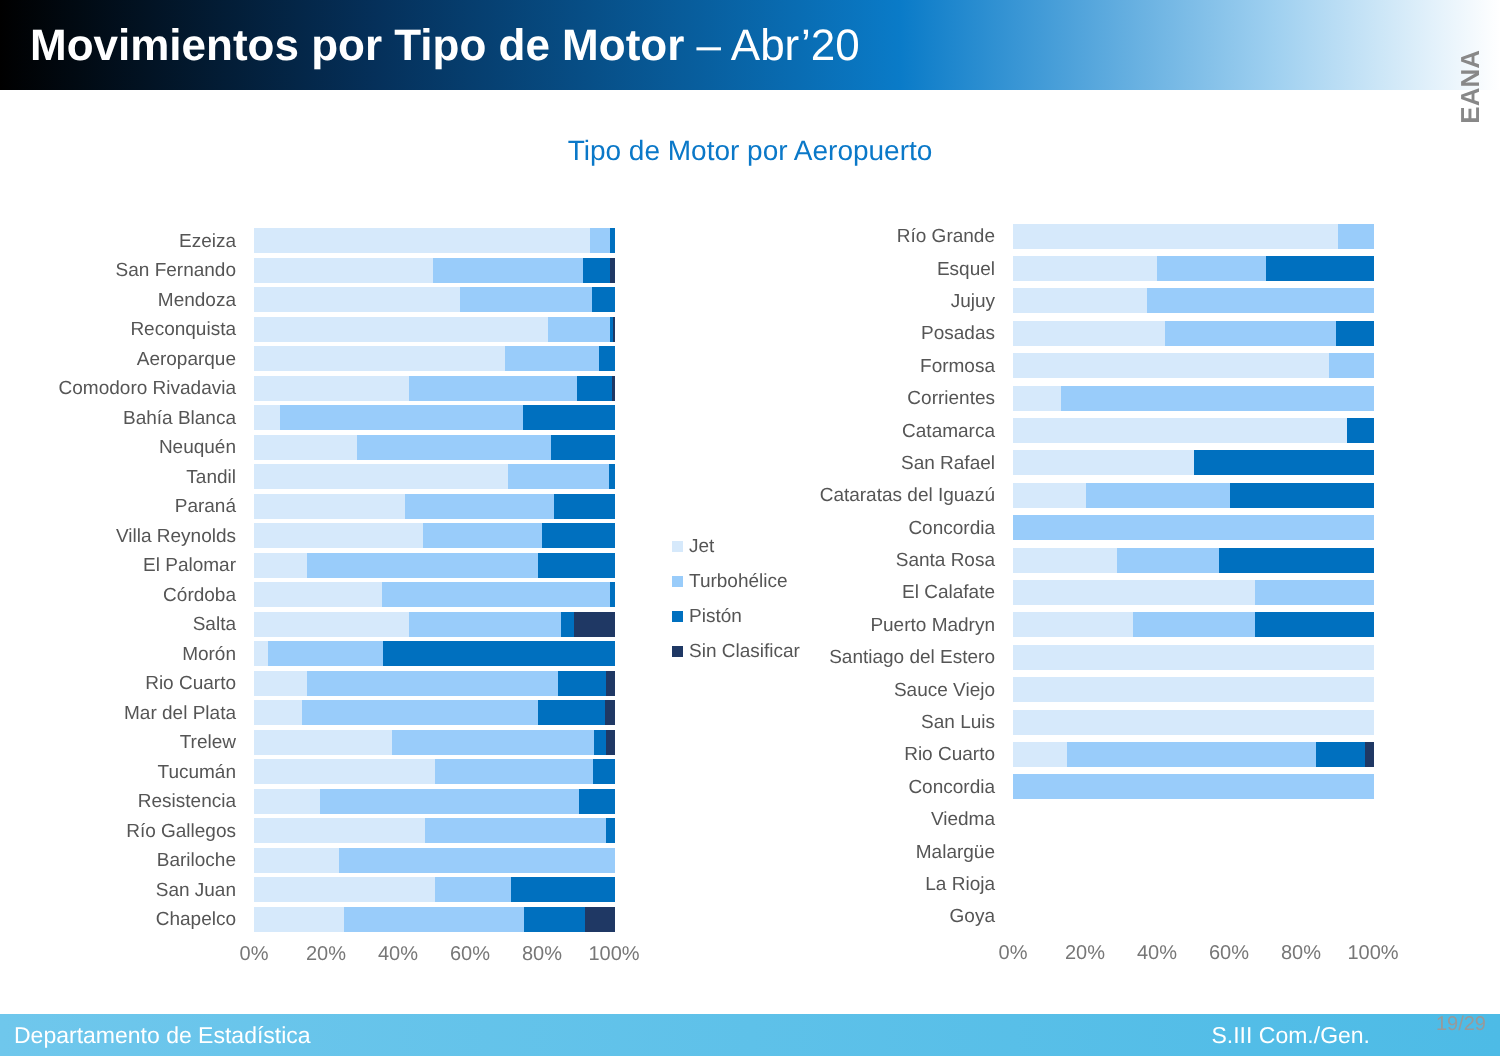Movimientos por Tipo de Motor – Abr’20
EANA
Tipo de Motor por Aeropuerto
Ezeiza
San Fernando
Mendoza
Reconquista
Aeroparque
Comodoro Rivadavia
Bahía Blanca
Neuquén
Tandil
Paraná
Villa Reynolds
El Palomar
Córdoba
Salta
Morón
Rio Cuarto
Mar del Plata
Trelew
Tucumán
Resistencia
Río Gallegos
Bariloche
San Juan
Chapelco
0% 20% 40% 60% 80% 100%
Jet
Turbohélice
Pistón
Sin Clasificar
Río Grande
Esquel
Jujuy
Posadas
Formosa
Corrientes
Catamarca
San Rafael
Cataratas del Iguazú
Concordia
Santa Rosa
El Calafate
Puerto Madryn
Santiago del Estero
Sauce Viejo
San Luis
Rio Cuarto
Concordia
Viedma
Malargüe
La Rioja
Goya
0% 20% 40% 60% 80% 100%
Departamento de Estadística S.III Com./Gen. 19/29